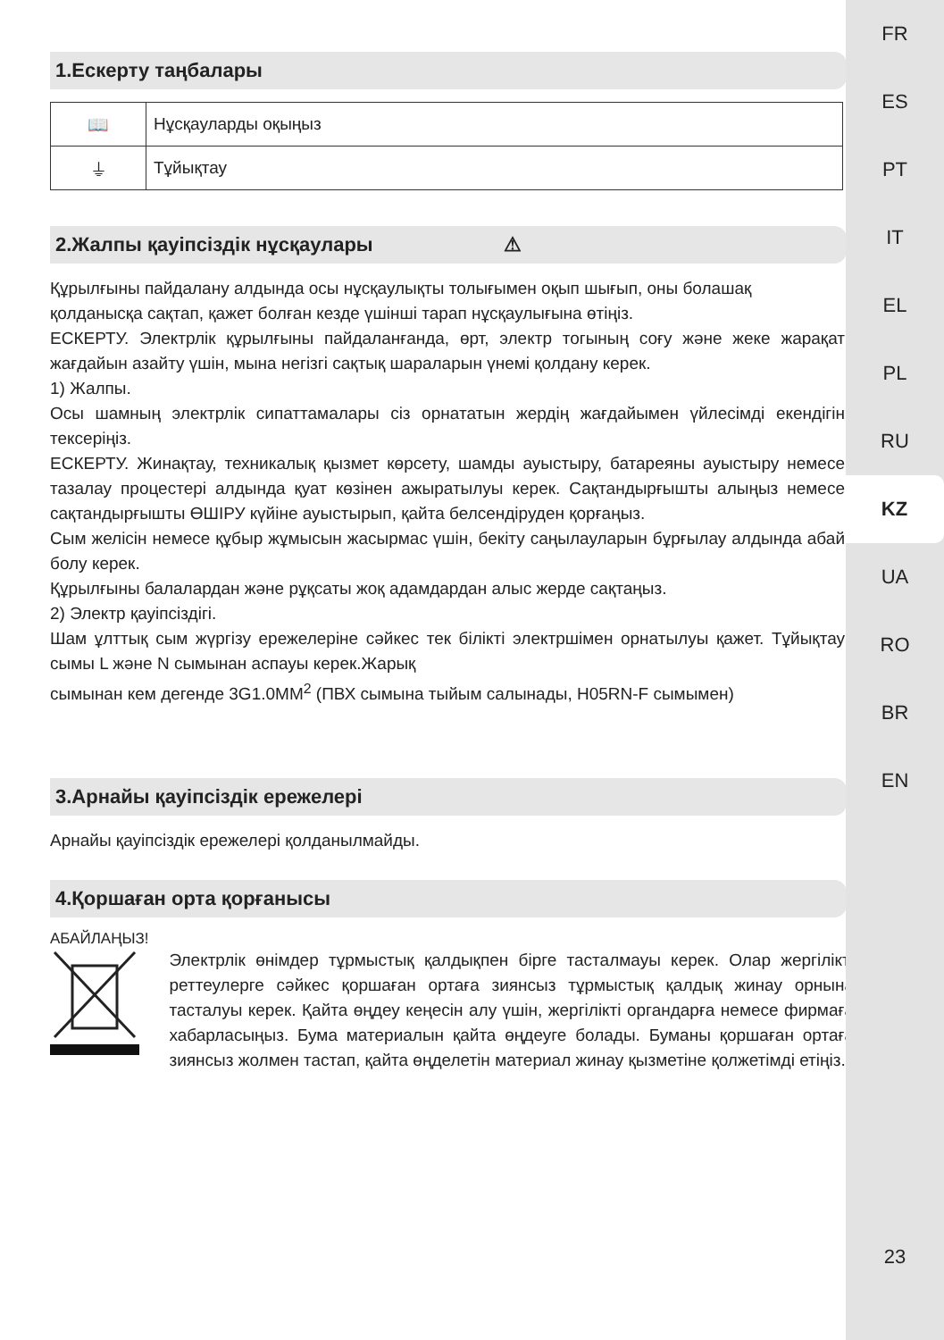FR
ES
PT
IT
EL
PL
RU
KZ
UA
RO
BR
EN
23
1.Ескерту таңбалары
| 📖 | Нұсқауларды оқыңыз |
| ⏚ | Тұйықтау |
2.Жалпы қауіпсіздік нұсқаулары ⚠
Құрылғыны пайдалану алдында осы нұсқаулықты толығымен оқып шығып, оны болашақ
қолданысқа сақтап, қажет болған кезде үшінші тарап нұсқаулығына өтіңіз.
ЕСКЕРТУ. Электрлік құрылғыны пайдаланғанда, өрт, электр тогының соғу және жеке жарақат жағдайын азайту үшін, мына негізгі сақтық шараларын үнемі қолдану керек.
1) Жалпы.
Осы шамның электрлік сипаттамалары сіз орнататын жердің жағдайымен үйлесімді екендігін тексеріңіз.
ЕСКЕРТУ. Жинақтау, техникалық қызмет көрсету, шамды ауыстыру, батареяны ауыстыру немесе тазалау процестері алдында қуат көзінен ажыратылуы керек. Сақтандырғышты алыңыз немесе сақтандырғышты ӨШІРУ күйіне ауыстырып, қайта белсендіруден қорғаңыз.
Сым желісін немесе құбыр жұмысын жасырмас үшін, бекіту саңылауларын бұрғылау алдында абай болу керек.
Құрылғыны балалардан және рұқсаты жоқ адамдардан алыс жерде сақтаңыз.
2) Электр қауіпсіздігі.
Шам ұлттық сым жүргізу ережелеріне сәйкес тек білікті электршімен орнатылуы қажет. Тұйықтау сымы L және N сымынан аспауы керек.Жарық
сымынан кем дегенде 3G1.0MM<sup>2</sup> (ПВХ сымына тыйым салынады, H05RN-F сымымен)
3.Арнайы қауіпсіздік ережелері
Арнайы қауіпсіздік ережелері қолданылмайды.
4.Қоршаған орта қорғанысы
АБАЙЛАҢЫЗ!
Электрлік өнімдер тұрмыстық қалдықпен бірге тасталмауы керек. Олар жергілікті реттеулерге сәйкес қоршаған ортаға зиянсыз тұрмыстық қалдық жинау орнына тасталуы керек. Қайта өңдеу кеңесін алу үшін, жергілікті органдарға немесе фирмаға хабарласыңыз. Бума материалын қайта өңдеуге болады. Буманы қоршаған ортаға зиянсыз жолмен тастап, қайта өңделетін материал жинау қызметіне қолжетімді етіңіз.